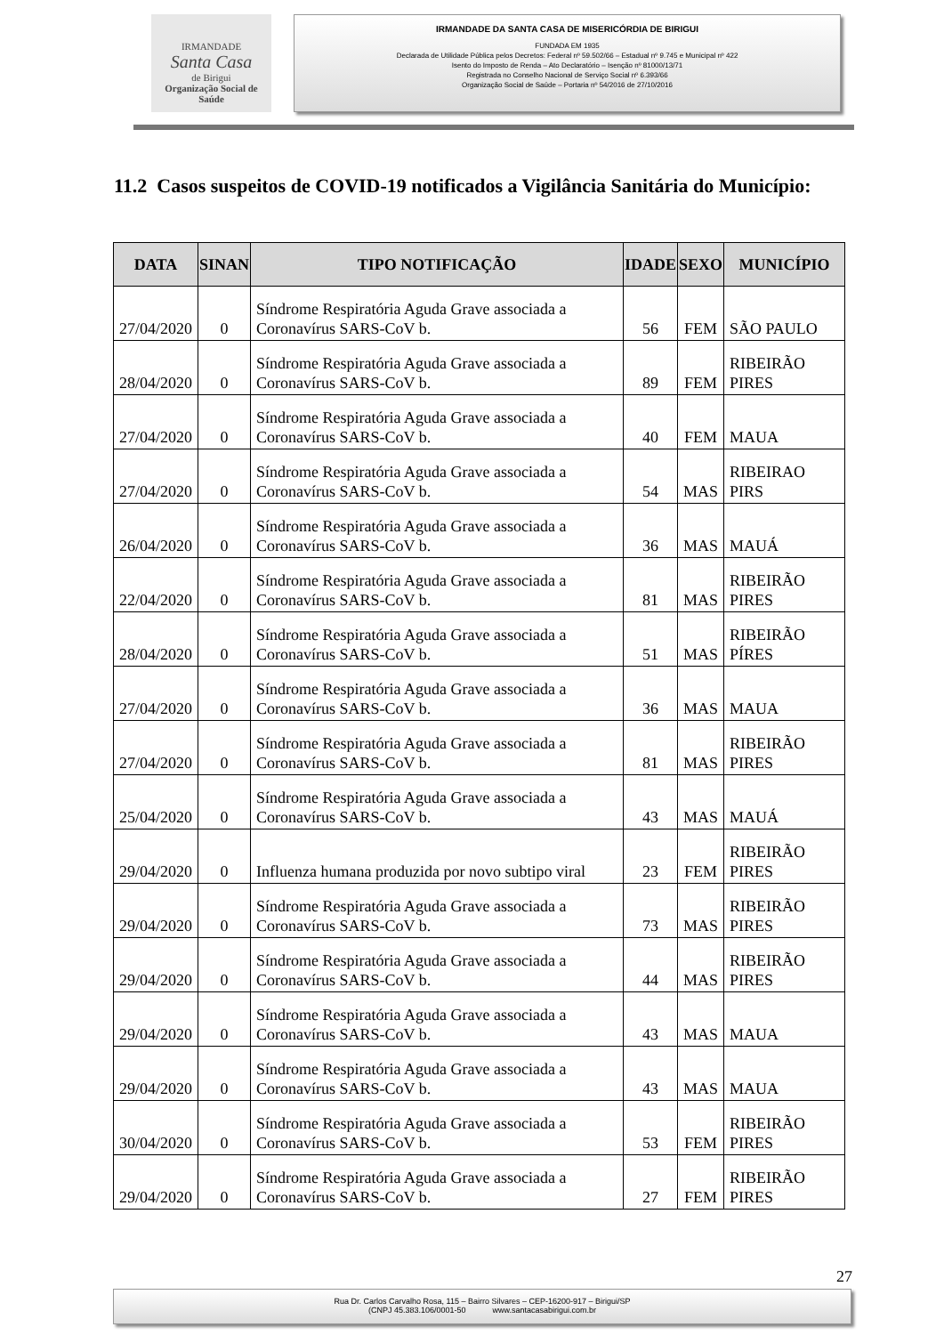IRMANDADE
Santa Casa
de Birigui
Organização Social de Saúde
IRMANDADE DA SANTA CASA DE MISERICÓRDIA DE BIRIGUI
FUNDADA EM 1935
Declarada de Utilidade Pública pelos Decretos: Federal nº 59.502/66 – Estadual nº 9.745 e Municipal nº 422
Isento do Imposto de Renda – Ato Declaratório – Isenção nº 81000/13/71
Registrada no Conselho Nacional de Serviço Social nº 6.393/66
Organização Social de Saúde – Portaria nº 54/2016 de 27/10/2016
11.2 Casos suspeitos de COVID-19 notificados a Vigilância Sanitária do Município:
| DATA | SINAN | TIPO NOTIFICAÇÃO | IDADE | SEXO | MUNICÍPIO |
| --- | --- | --- | --- | --- | --- |
| 27/04/2020 | 0 | Síndrome Respiratória Aguda Grave associada a Coronavírus SARS-CoV b. | 56 | FEM | SÃO PAULO |
| 28/04/2020 | 0 | Síndrome Respiratória Aguda Grave associada a Coronavírus SARS-CoV b. | 89 | FEM | RIBEIRÃO PIRES |
| 27/04/2020 | 0 | Síndrome Respiratória Aguda Grave associada a Coronavírus SARS-CoV b. | 40 | FEM | MAUA |
| 27/04/2020 | 0 | Síndrome Respiratória Aguda Grave associada a Coronavírus SARS-CoV b. | 54 | MAS | RIBEIRAO PIRS |
| 26/04/2020 | 0 | Síndrome Respiratória Aguda Grave associada a Coronavírus SARS-CoV b. | 36 | MAS | MAUÁ |
| 22/04/2020 | 0 | Síndrome Respiratória Aguda Grave associada a Coronavírus SARS-CoV b. | 81 | MAS | RIBEIRÃO PIRES |
| 28/04/2020 | 0 | Síndrome Respiratória Aguda Grave associada a Coronavírus SARS-CoV b. | 51 | MAS | RIBEIRÃO PÍRES |
| 27/04/2020 | 0 | Síndrome Respiratória Aguda Grave associada a Coronavírus SARS-CoV b. | 36 | MAS | MAUA |
| 27/04/2020 | 0 | Síndrome Respiratória Aguda Grave associada a Coronavírus SARS-CoV b. | 81 | MAS | RIBEIRÃO PIRES |
| 25/04/2020 | 0 | Síndrome Respiratória Aguda Grave associada a Coronavírus SARS-CoV b. | 43 | MAS | MAUÁ |
| 29/04/2020 | 0 | Influenza humana produzida por novo subtipo viral | 23 | FEM | RIBEIRÃO PIRES |
| 29/04/2020 | 0 | Síndrome Respiratória Aguda Grave associada a Coronavírus SARS-CoV b. | 73 | MAS | RIBEIRÃO PIRES |
| 29/04/2020 | 0 | Síndrome Respiratória Aguda Grave associada a Coronavírus SARS-CoV b. | 44 | MAS | RIBEIRÃO PIRES |
| 29/04/2020 | 0 | Síndrome Respiratória Aguda Grave associada a Coronavírus SARS-CoV b. | 43 | MAS | MAUA |
| 29/04/2020 | 0 | Síndrome Respiratória Aguda Grave associada a Coronavírus SARS-CoV b. | 43 | MAS | MAUA |
| 30/04/2020 | 0 | Síndrome Respiratória Aguda Grave associada a Coronavírus SARS-CoV b. | 53 | FEM | RIBEIRÃO PIRES |
| 29/04/2020 | 0 | Síndrome Respiratória Aguda Grave associada a Coronavírus SARS-CoV b. | 27 | FEM | RIBEIRÃO PIRES |
27
Rua Dr. Carlos Carvalho Rosa, 115 – Bairro Silvares – CEP-16200-917 – Birigui/SP
(CNPJ 45.383.106/0001-50 www.santacasabirigui.com.br